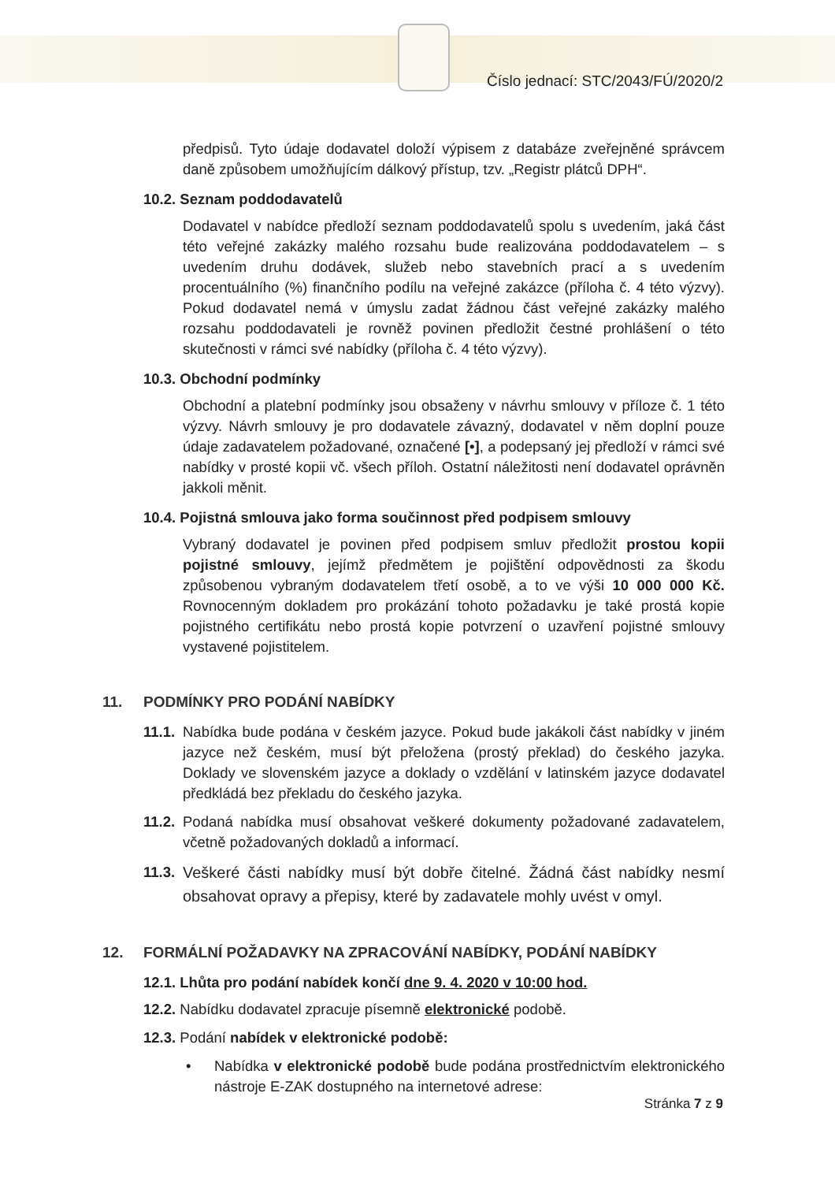Číslo jednací: STC/2043/FÚ/2020/2
předpisů. Tyto údaje dodavatel doloží výpisem z databáze zveřejněné správcem daně způsobem umožňujícím dálkový přístup, tzv. „Registr plátců DPH“.
10.2. Seznam poddodavatelů
Dodavatel v nabídce předloží seznam poddodavatelů spolu s uvedením, jaká část této veřejné zakázky malého rozsahu bude realizována poddodavatelem – s uvedením druhu dodávek, služeb nebo stavebních prací a s uvedením procentuálního (%) finančního podílu na veřejné zakázce (příloha č. 4 této výzvy). Pokud dodavatel nemá v úmyslu zadat žádnou část veřejné zakázky malého rozsahu poddodavateli je rovněž povinen předložit čestné prohlášení o této skutečnosti v rámci své nabídky (příloha č. 4 této výzvy).
10.3. Obchodní podmínky
Obchodní a platební podmínky jsou obsaženy v návrhu smlouvy v příloze č. 1 této výzvy. Návrh smlouvy je pro dodavatele závazný, dodavatel v něm doplní pouze údaje zadavatelem požadované, označené [•], a podepsaný jej předloží v rámci své nabídky v prosté kopii vč. všech příloh. Ostatní náležitosti není dodavatel oprávněn jakkoli měnit.
10.4. Pojistná smlouva jako forma součinnost před podpisem smlouvy
Vybraný dodavatel je povinen před podpisem smluv předložit prostou kopii pojistné smlouvy, jejímž předmětem je pojištění odpovědnosti za škodu způsobenou vybraným dodavatelem třetí osobě, a to ve výši 10 000 000 Kč. Rovnocenným dokladem pro prokázání tohoto požadavku je také prostá kopie pojistného certifikátu nebo prostá kopie potvrzení o uzavření pojistné smlouvy vystavené pojistitelem.
11. PODMÍNKY PRO PODÁNÍ NABÍDKY
11.1.
Nabídka bude podána v českém jazyce. Pokud bude jakákoli část nabídky v jiném jazyce než českém, musí být přeložena (prostý překlad) do českého jazyka. Doklady ve slovenském jazyce a doklady o vzdělání v latinském jazyce dodavatel předkládá bez překladu do českého jazyka.
11.2.
Podaná nabídka musí obsahovat veškeré dokumenty požadované zadavatelem, včetně požadovaných dokladů a informací.
11.3.
Veškeré části nabídky musí být dobře čitelné. Žádná část nabídky nesmí obsahovat opravy a přepisy, které by zadavatele mohly uvést v omyl.
12. FORMÁLNÍ POŽADAVKY NA ZPRACOVÁNÍ NABÍDKY, PODÁNÍ NABÍDKY
12.1. Lhůta pro podání nabídek končí dne 9. 4. 2020 v 10:00 hod.
12.2. Nabídku dodavatel zpracuje písemně elektronické podobě.
12.3. Podání nabídek v elektronické podobě:
• Nabídka v elektronické podobě bude podána prostřednictvím elektronického nástroje E-ZAK dostupného na internetové adrese:
Stránka 7 z 9